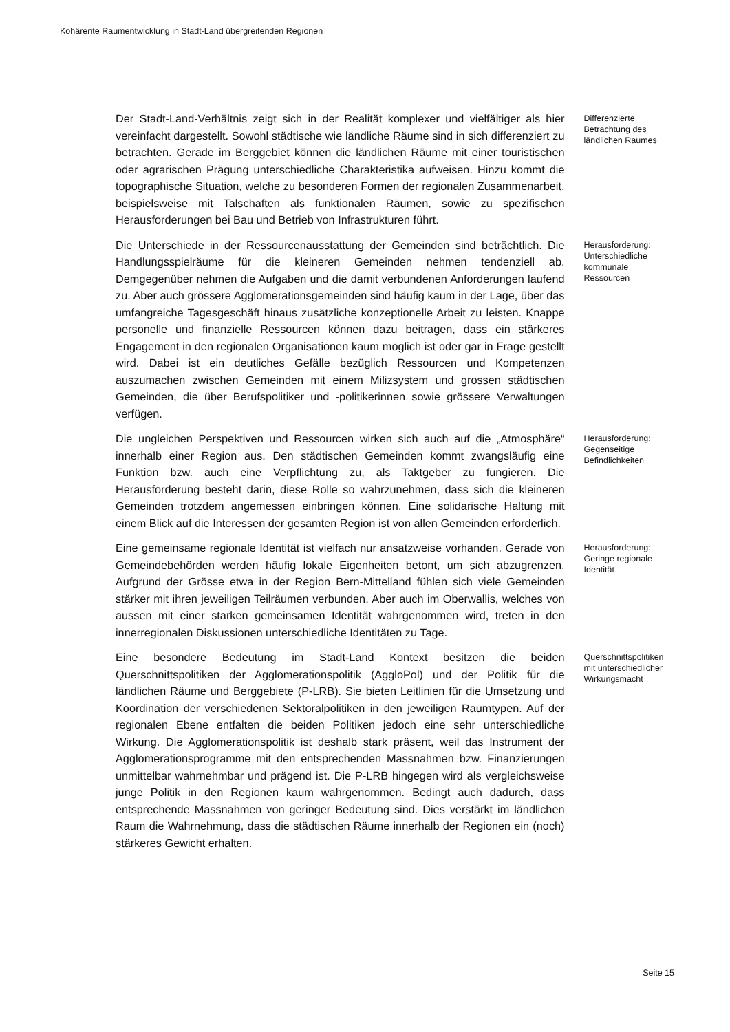Kohärente Raumentwicklung in Stadt-Land übergreifenden Regionen
Der Stadt-Land-Verhältnis zeigt sich in der Realität komplexer und vielfältiger als hier vereinfacht dargestellt. Sowohl städtische wie ländliche Räume sind in sich differenziert zu betrachten. Gerade im Berggebiet können die ländlichen Räume mit einer touristischen oder agrarischen Prägung unterschiedliche Charakteristika aufweisen. Hinzu kommt die topographische Situation, welche zu besonderen Formen der regionalen Zusammenarbeit, beispielsweise mit Talschaften als funktionalen Räumen, sowie zu spezifischen Herausforderungen bei Bau und Betrieb von Infrastrukturen führt.
Differenzierte Betrachtung des ländlichen Raumes
Die Unterschiede in der Ressourcenausstattung der Gemeinden sind beträchtlich. Die Handlungsspielräume für die kleineren Gemeinden nehmen tendenziell ab. Demgegenüber nehmen die Aufgaben und die damit verbundenen Anforderungen laufend zu. Aber auch grössere Agglomerationsgemeinden sind häufig kaum in der Lage, über das umfangreiche Tagesgeschäft hinaus zusätzliche konzeptionelle Arbeit zu leisten. Knappe personelle und finanzielle Ressourcen können dazu beitragen, dass ein stärkeres Engagement in den regionalen Organisationen kaum möglich ist oder gar in Frage gestellt wird. Dabei ist ein deutliches Gefälle bezüglich Ressourcen und Kompetenzen auszumachen zwischen Gemeinden mit einem Milizsystem und grossen städtischen Gemeinden, die über Berufspolitiker und -politikerinnen sowie grössere Verwaltungen verfügen.
Herausforderung: Unterschiedliche kommunale Ressourcen
Die ungleichen Perspektiven und Ressourcen wirken sich auch auf die „Atmosphäre“ innerhalb einer Region aus. Den städtischen Gemeinden kommt zwangsläufig eine Funktion bzw. auch eine Verpflichtung zu, als Taktgeber zu fungieren. Die Herausforderung besteht darin, diese Rolle so wahrzunehmen, dass sich die kleineren Gemeinden trotzdem angemessen einbringen können. Eine solidarische Haltung mit einem Blick auf die Interessen der gesamten Region ist von allen Gemeinden erforderlich.
Herausforderung: Gegenseitige Befindlichkeiten
Eine gemeinsame regionale Identität ist vielfach nur ansatzweise vorhanden. Gerade von Gemeindebehörden werden häufig lokale Eigenheiten betont, um sich abzugrenzen. Aufgrund der Grösse etwa in der Region Bern-Mittelland fühlen sich viele Gemeinden stärker mit ihren jeweiligen Teilräumen verbunden. Aber auch im Oberwallis, welches von aussen mit einer starken gemeinsamen Identität wahrgenommen wird, treten in den innerregionalen Diskussionen unterschiedliche Identitäten zu Tage.
Herausforderung: Geringe regionale Identität
Eine besondere Bedeutung im Stadt-Land Kontext besitzen die beiden Querschnittspolitiken der Agglomerationspolitik (AggloPol) und der Politik für die ländlichen Räume und Berggebiete (P-LRB). Sie bieten Leitlinien für die Umsetzung und Koordination der verschiedenen Sektoralpolitiken in den jeweiligen Raumtypen. Auf der regionalen Ebene entfalten die beiden Politiken jedoch eine sehr unterschiedliche Wirkung. Die Agglomerationspolitik ist deshalb stark präsent, weil das Instrument der Agglomerationsprogramme mit den entsprechenden Massnahmen bzw. Finanzierungen unmittelbar wahrnehmbar und prägend ist. Die P-LRB hingegen wird als vergleichsweise junge Politik in den Regionen kaum wahrgenommen. Bedingt auch dadurch, dass entsprechende Massnahmen von geringer Bedeutung sind. Dies verstärkt im ländlichen Raum die Wahrnehmung, dass die städtischen Räume innerhalb der Regionen ein (noch) stärkeres Gewicht erhalten.
Querschnittspolitiken mit unterschiedlicher Wirkungsmacht
Seite 15